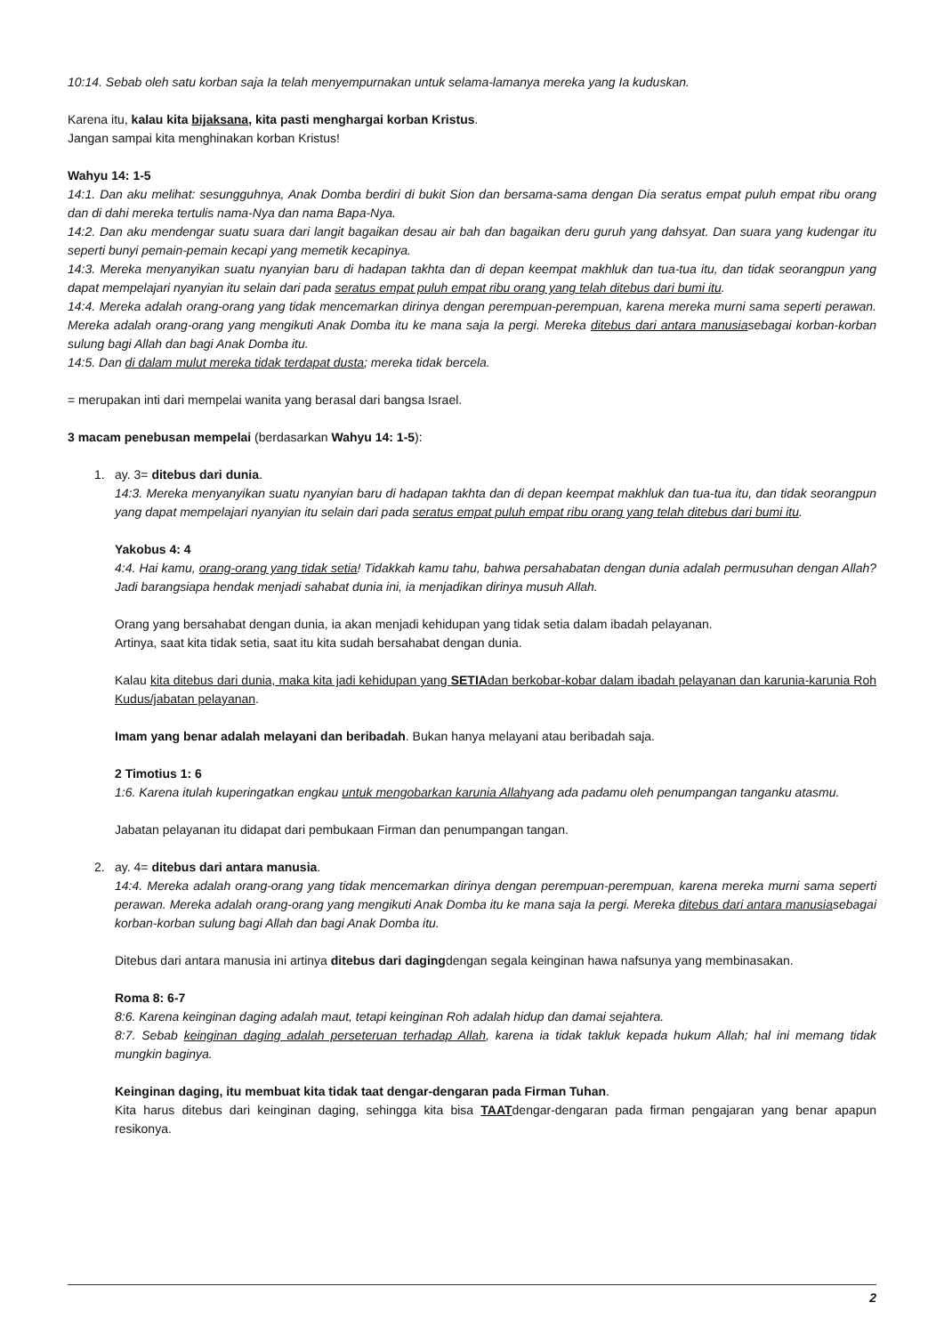10:14. Sebab oleh satu korban saja Ia telah menyempurnakan untuk selama-lamanya mereka yang Ia kuduskan.
Karena itu, kalau kita bijaksana, kita pasti menghargai korban Kristus.
Jangan sampai kita menghinakan korban Kristus!
Wahyu 14: 1-5
14:1. Dan aku melihat: sesungguhnya, Anak Domba berdiri di bukit Sion dan bersama-sama dengan Dia seratus empat puluh empat ribu orang dan di dahi mereka tertulis nama-Nya dan nama Bapa-Nya.
14:2. Dan aku mendengar suatu suara dari langit bagaikan desau air bah dan bagaikan deru guruh yang dahsyat. Dan suara yang kudengar itu seperti bunyi pemain-pemain kecapi yang memetik kecapinya.
14:3. Mereka menyanyikan suatu nyanyian baru di hadapan takhta dan di depan keempat makhluk dan tua-tua itu, dan tidak seorangpun yang dapat mempelajari nyanyian itu selain dari pada seratus empat puluh empat ribu orang yang telah ditebus dari bumi itu.
14:4. Mereka adalah orang-orang yang tidak mencemarkan dirinya dengan perempuan-perempuan, karena mereka murni sama seperti perawan. Mereka adalah orang-orang yang mengikuti Anak Domba itu ke mana saja Ia pergi. Mereka ditebus dari antara manusiasebagai korban-korban sulung bagi Allah dan bagi Anak Domba itu.
14:5. Dan di dalam mulut mereka tidak terdapat dusta; mereka tidak bercela.
= merupakan inti dari mempelai wanita yang berasal dari bangsa Israel.
3 macam penebusan mempelai (berdasarkan Wahyu 14: 1-5):
1. ay. 3= ditebus dari dunia.
14:3. Mereka menyanyikan suatu nyanyian baru di hadapan takhta dan di depan keempat makhluk dan tua-tua itu, dan tidak seorangpun yang dapat mempelajari nyanyian itu selain dari pada seratus empat puluh empat ribu orang yang telah ditebus dari bumi itu.
Yakobus 4: 4
4:4. Hai kamu, orang-orang yang tidak setia! Tidakkah kamu tahu, bahwa persahabatan dengan dunia adalah permusuhan dengan Allah? Jadi barangsiapa hendak menjadi sahabat dunia ini, ia menjadikan dirinya musuh Allah.
Orang yang bersahabat dengan dunia, ia akan menjadi kehidupan yang tidak setia dalam ibadah pelayanan.
Artinya, saat kita tidak setia, saat itu kita sudah bersahabat dengan dunia.
Kalau kita ditebus dari dunia, maka kita jadi kehidupan yang SETIAdan berkobar-kobar dalam ibadah pelayanan dan karunia-karunia Roh Kudus/jabatan pelayanan.
Imam yang benar adalah melayani dan beribadah. Bukan hanya melayani atau beribadah saja.
2 Timotius 1: 6
1:6. Karena itulah kuperingatkan engkau untuk mengobarkan karunia Allahyang ada padamu oleh penumpangan tanganku atasmu.
Jabatan pelayanan itu didapat dari pembukaan Firman dan penumpangan tangan.
2. ay. 4= ditebus dari antara manusia.
14:4. Mereka adalah orang-orang yang tidak mencemarkan dirinya dengan perempuan-perempuan, karena mereka murni sama seperti perawan. Mereka adalah orang-orang yang mengikuti Anak Domba itu ke mana saja Ia pergi. Mereka ditebus dari antara manusiasebagai korban-korban sulung bagi Allah dan bagi Anak Domba itu.
Ditebus dari antara manusia ini artinya ditebus dari dagingdengan segala keinginan hawa nafsunya yang membinasakan.
Roma 8: 6-7
8:6. Karena keinginan daging adalah maut, tetapi keinginan Roh adalah hidup dan damai sejahtera.
8:7. Sebab keinginan daging adalah perseteruan terhadap Allah, karena ia tidak takluk kepada hukum Allah; hal ini memang tidak mungkin baginya.
Keinginan daging, itu membuat kita tidak taat dengar-dengaran pada Firman Tuhan.
Kita harus ditebus dari keinginan daging, sehingga kita bisa TAATdengar-dengaran pada firman pengajaran yang benar apapun resikonya.
2